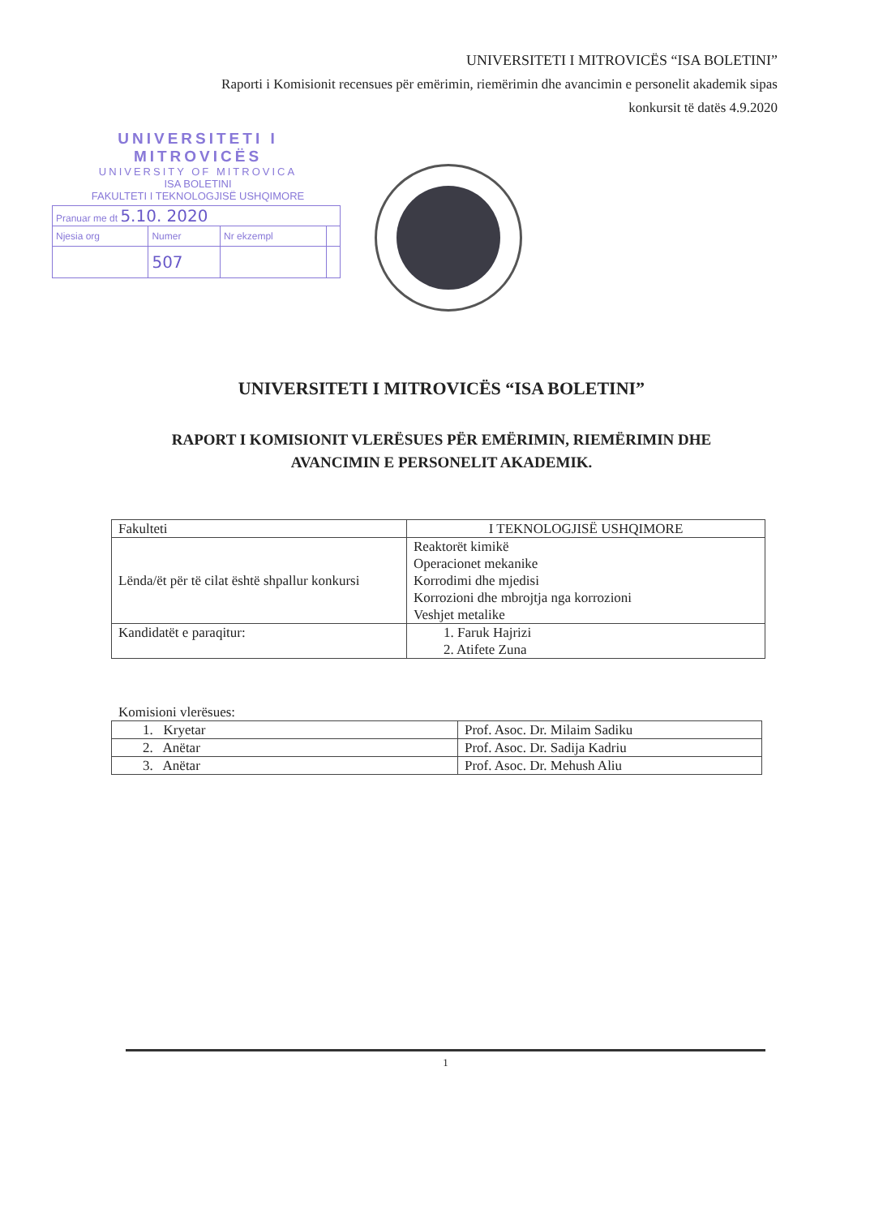UNIVERSITETI I MITROVICËS “ISA BOLETINI”
Raporti i Komisionit recensues për emërimin, riemërimin dhe avancimin e personelit akademik sipas
konkursit të datës 4.9.2020
UNIVERSITETI I MITROVICËS
UNIVERSITY OF MITROVICA
ISA BOLETINI
FAKULTETI I TEKNOLOGJISË USHQIMORE
| Pranuar me dt 5.10. 2020 | | | |
| Njesia org | Numer | Nr ekzempl | |
| | 507 | | |
UNIVERSITETI I MITROVICËS “ISA BOLETINI”
RAPORT I KOMISIONIT VLERËSUES PËR EMËRIMIN, RIEMËRIMIN DHE
AVANCIMIN E PERSONELIT AKADEMIK.
| Fakulteti | I TEKNOLOGJISË USHQIMORE |
| Lënda/ët për të cilat është shpallur konkursi | Reaktorët kimikë Operacionet mekanike Korrodimi dhe mjedisi Korrozioni dhe mbrojtja nga korrozioni Veshjet metalike |
| Kandidatët e paraqitur: | 1. Faruk Hajrizi 2. Atifete Zuna |
Komisioni vlerësues:
| 1. Kryetar | Prof. Asoc. Dr. Milaim Sadiku |
| 2. Anëtar | Prof. Asoc. Dr. Sadija Kadriu |
| 3. Anëtar | Prof. Asoc. Dr. Mehush Aliu |
1